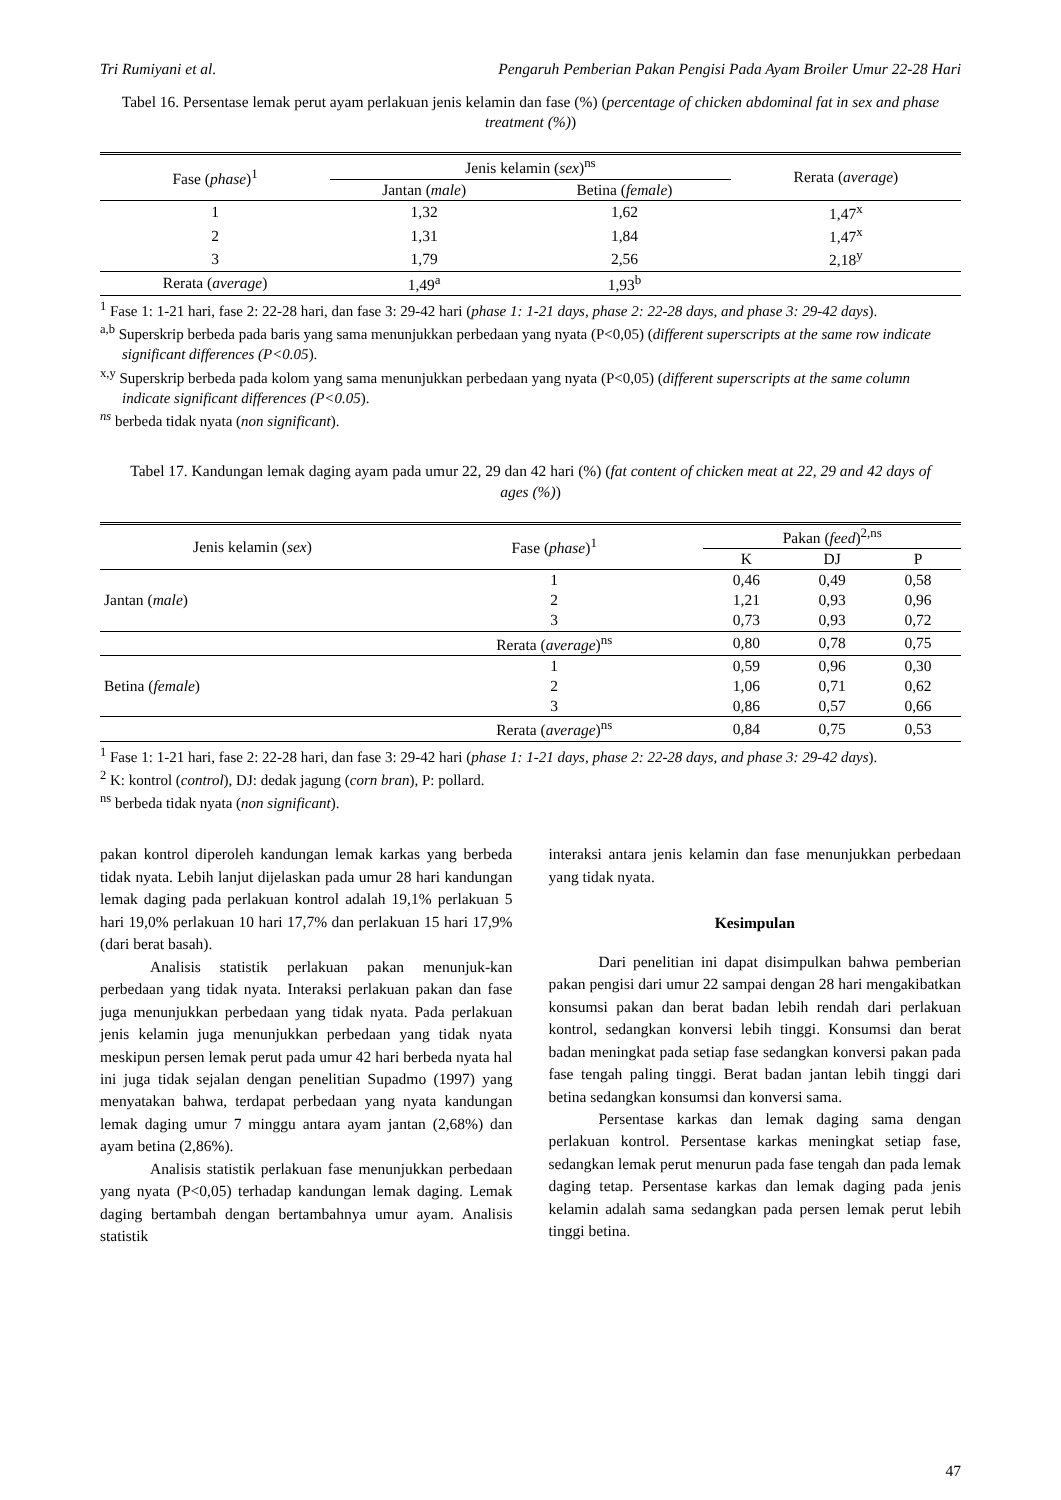Tri Rumiyani et al. Pengaruh Pemberian Pakan Pengisi Pada Ayam Broiler Umur 22-28 Hari
Tabel 16. Persentase lemak perut ayam perlakuan jenis kelamin dan fase (%) (percentage of chicken abdominal fat in sex and phase treatment (%))
| Fase ( phase )<sup>1</sup> | Jenis kelamin ( sex )<sup>ns</sup> | | Rerata ( average ) |
| --- | --- | --- | --- |
| | Jantan ( male ) | Betina ( female ) | |
| 1 | 1,32 | 1,62 | 1,47<sup>x</sup> |
| 2 | 1,31 | 1,84 | 1,47<sup>x</sup> |
| 3 | 1,79 | 2,56 | 2,18<sup>y</sup> |
| Rerata ( average ) | 1,49<sup>a</sup> | 1,93<sup>b</sup> | |
<sup>1</sup> Fase 1: 1-21 hari, fase 2: 22-28 hari, dan fase 3: 29-42 hari (phase 1: 1-21 days, phase 2: 22-28 days, and phase 3: 29-42 days).
<sup>a,b</sup> Superskrip berbeda pada baris yang sama menunjukkan perbedaan yang nyata (P<0,05) (different superscripts at the same row indicate significant differences (P<0.05).
<sup>x,y</sup> Superskrip berbeda pada kolom yang sama menunjukkan perbedaan yang nyata (P<0,05) (different superscripts at the same column indicate significant differences (P<0.05).
<sup>ns</sup> berbeda tidak nyata (non significant).
Tabel 17. Kandungan lemak daging ayam pada umur 22, 29 dan 42 hari (%) (fat content of chicken meat at 22, 29 and 42 days of ages (%))
| Jenis kelamin ( sex ) | Fase ( phase )<sup>1</sup> | Pakan ( feed )<sup>2,ns</sup> | | |
| --- | --- | --- | --- | --- |
| | | K | DJ | P |
| Jantan ( male ) | 1 | 0,46 | 0,49 | 0,58 |
| | 2 | 1,21 | 0,93 | 0,96 |
| | 3 | 0,73 | 0,93 | 0,72 |
| | Rerata ( average )<sup>ns</sup> | 0,80 | 0,78 | 0,75 |
| Betina ( female ) | 1 | 0,59 | 0,96 | 0,30 |
| | 2 | 1,06 | 0,71 | 0,62 |
| | 3 | 0,86 | 0,57 | 0,66 |
| | Rerata ( average )<sup>ns</sup> | 0,84 | 0,75 | 0,53 |
<sup>1</sup> Fase 1: 1-21 hari, fase 2: 22-28 hari, dan fase 3: 29-42 hari (phase 1: 1-21 days, phase 2: 22-28 days, and phase 3: 29-42 days).
<sup>2</sup> K: kontrol (control), DJ: dedak jagung (corn bran), P: pollard.
<sup>ns</sup> berbeda tidak nyata (non significant).
pakan kontrol diperoleh kandungan lemak karkas yang berbeda tidak nyata. Lebih lanjut dijelaskan pada umur 28 hari kandungan lemak daging pada perlakuan kontrol adalah 19,1% perlakuan 5 hari 19,0% perlakuan 10 hari 17,7% dan perlakuan 15 hari 17,9% (dari berat basah).
Analisis statistik perlakuan pakan menunjuk-kan perbedaan yang tidak nyata. Interaksi perlakuan pakan dan fase juga menunjukkan perbedaan yang tidak nyata. Pada perlakuan jenis kelamin juga menunjukkan perbedaan yang tidak nyata meskipun persen lemak perut pada umur 42 hari berbeda nyata hal ini juga tidak sejalan dengan penelitian Supadmo (1997) yang menyatakan bahwa, terdapat perbedaan yang nyata kandungan lemak daging umur 7 minggu antara ayam jantan (2,68%) dan ayam betina (2,86%).
Analisis statistik perlakuan fase menunjukkan perbedaan yang nyata (P<0,05) terhadap kandungan lemak daging. Lemak daging bertambah dengan bertambahnya umur ayam. Analisis statistik
interaksi antara jenis kelamin dan fase menunjukkan perbedaan yang tidak nyata.
Kesimpulan
Dari penelitian ini dapat disimpulkan bahwa pemberian pakan pengisi dari umur 22 sampai dengan 28 hari mengakibatkan konsumsi pakan dan berat badan lebih rendah dari perlakuan kontrol, sedangkan konversi lebih tinggi. Konsumsi dan berat badan meningkat pada setiap fase sedangkan konversi pakan pada fase tengah paling tinggi. Berat badan jantan lebih tinggi dari betina sedangkan konsumsi dan konversi sama.
Persentase karkas dan lemak daging sama dengan perlakuan kontrol. Persentase karkas meningkat setiap fase, sedangkan lemak perut menurun pada fase tengah dan pada lemak daging tetap. Persentase karkas dan lemak daging pada jenis kelamin adalah sama sedangkan pada persen lemak perut lebih tinggi betina.
47